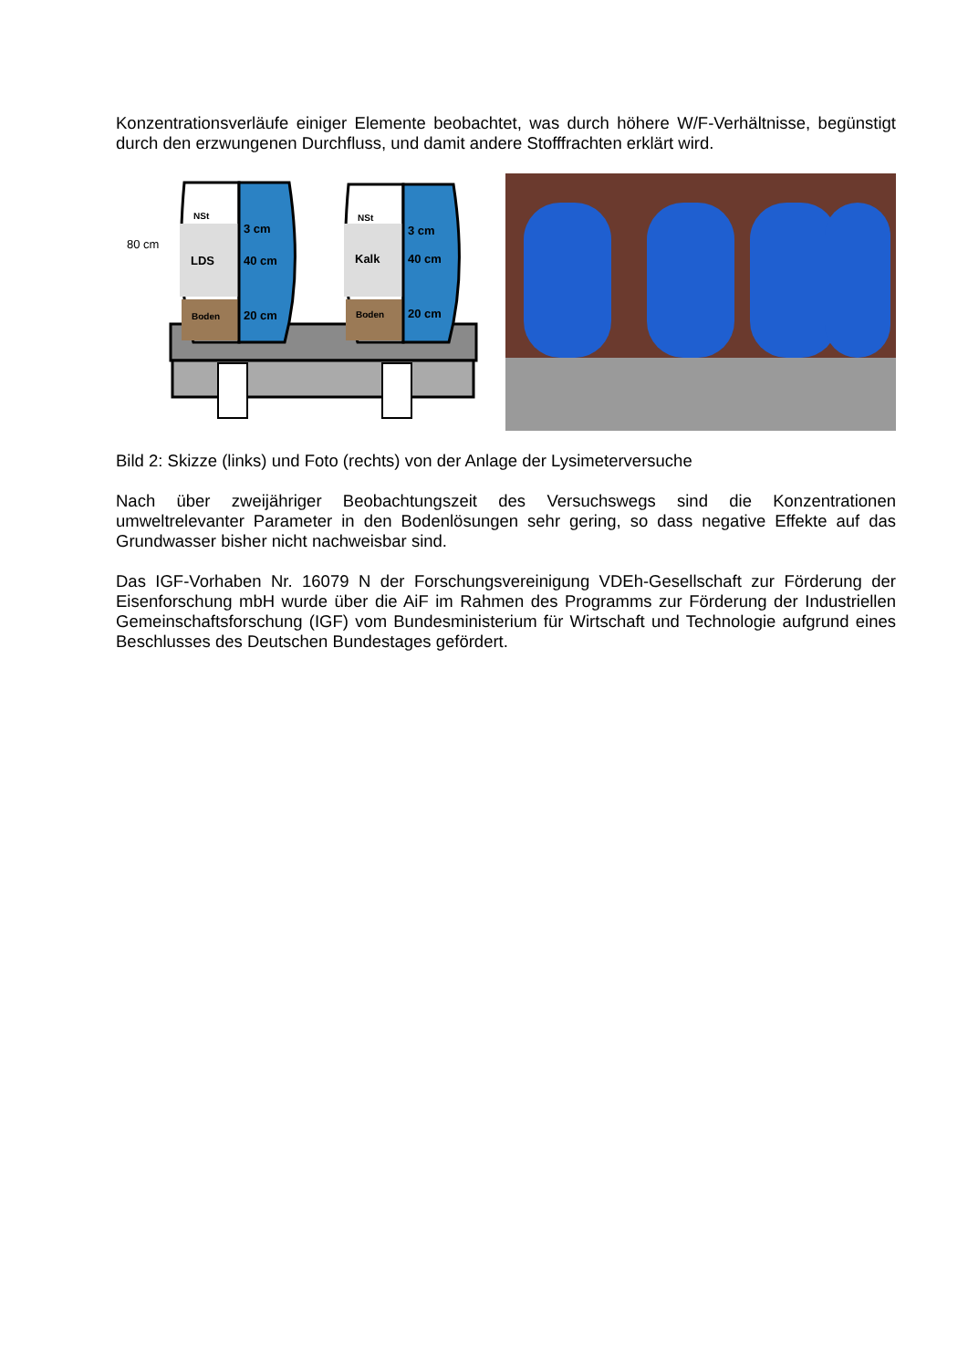Konzentrationsverläufe einiger Elemente beobachtet, was durch höhere W/F-Verhältnisse, begünstigt durch den erzwungenen Durchfluss, und damit andere Stofffrachten erklärt wird.
80 cm
NSt
3 cm
LDS
40 cm
Boden
20 cm
NSt
3 cm
Kalk
40 cm
Boden
20 cm
Bild 2: Skizze (links) und Foto (rechts) von der Anlage der Lysimeterversuche
Nach über zweijähriger Beobachtungszeit des Versuchswegs sind die Konzentrationen umweltrelevanter Parameter in den Bodenlösungen sehr gering, so dass negative Effekte auf das Grundwasser bisher nicht nachweisbar sind.
Das IGF-Vorhaben Nr. 16079 N der Forschungsvereinigung VDEh-Gesellschaft zur Förderung der Eisenforschung mbH wurde über die AiF im Rahmen des Programms zur Förderung der Industriellen Gemeinschaftsforschung (IGF) vom Bundesministerium für Wirtschaft und Technologie aufgrund eines Beschlusses des Deutschen Bundestages gefördert.